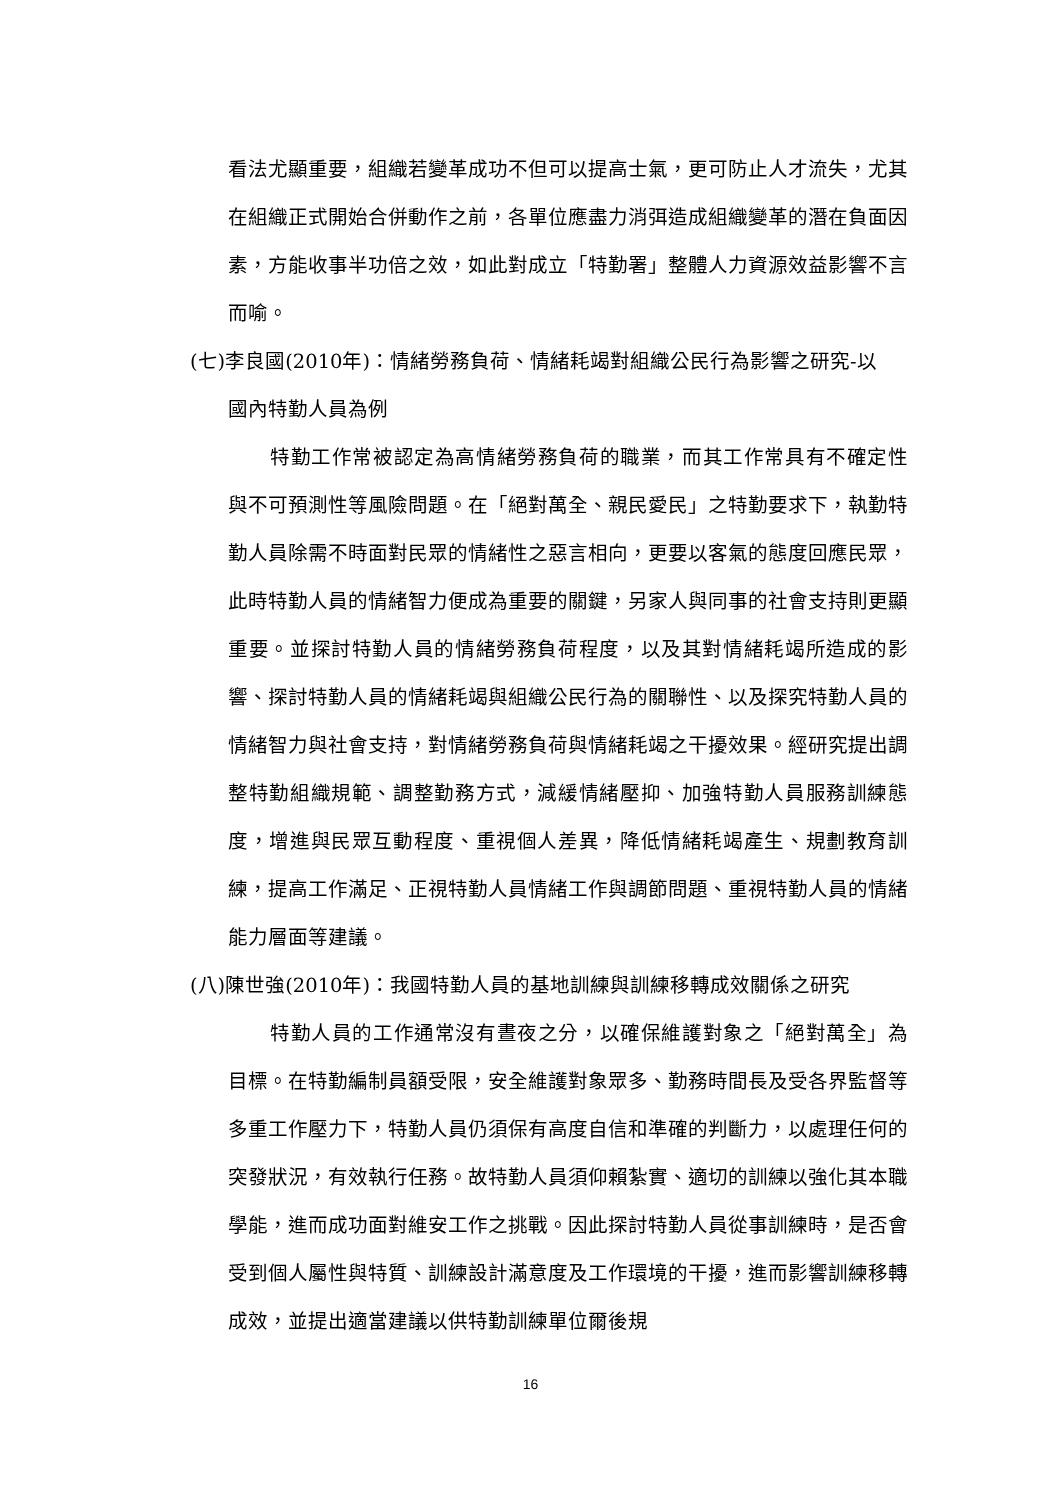看法尤顯重要，組織若變革成功不但可以提高士氣，更可防止人才流失，尤其在組織正式開始合併動作之前，各單位應盡力消弭造成組織變革的潛在負面因素，方能收事半功倍之效，如此對成立「特勤署」整體人力資源效益影響不言而喻。
(七)李良國(2010年)：情緒勞務負荷、情緒耗竭對組織公民行為影響之研究-以
國內特勤人員為例
特勤工作常被認定為高情緒勞務負荷的職業，而其工作常具有不確定性與不可預測性等風險問題。在「絕對萬全、親民愛民」之特勤要求下，執勤特勤人員除需不時面對民眾的情緒性之惡言相向，更要以客氣的態度回應民眾，此時特勤人員的情緒智力便成為重要的關鍵，另家人與同事的社會支持則更顯重要。並探討特勤人員的情緒勞務負荷程度，以及其對情緒耗竭所造成的影響、探討特勤人員的情緒耗竭與組織公民行為的關聯性、以及探究特勤人員的情緒智力與社會支持，對情緒勞務負荷與情緒耗竭之干擾效果。經研究提出調整特勤組織規範、調整勤務方式，減緩情緒壓抑、加強特勤人員服務訓練態度，增進與民眾互動程度、重視個人差異，降低情緒耗竭產生、規劃教育訓練，提高工作滿足、正視特勤人員情緒工作與調節問題、重視特勤人員的情緒能力層面等建議。
(八)陳世強(2010年)：我國特勤人員的基地訓練與訓練移轉成效關係之研究
特勤人員的工作通常沒有晝夜之分，以確保維護對象之「絕對萬全」為目標。在特勤編制員額受限，安全維護對象眾多、勤務時間長及受各界監督等多重工作壓力下，特勤人員仍須保有高度自信和準確的判斷力，以處理任何的突發狀況，有效執行任務。故特勤人員須仰賴紮實、適切的訓練以強化其本職學能，進而成功面對維安工作之挑戰。因此探討特勤人員從事訓練時，是否會受到個人屬性與特質、訓練設計滿意度及工作環境的干擾，進而影響訓練移轉成效，並提出適當建議以供特勤訓練單位爾後規
16